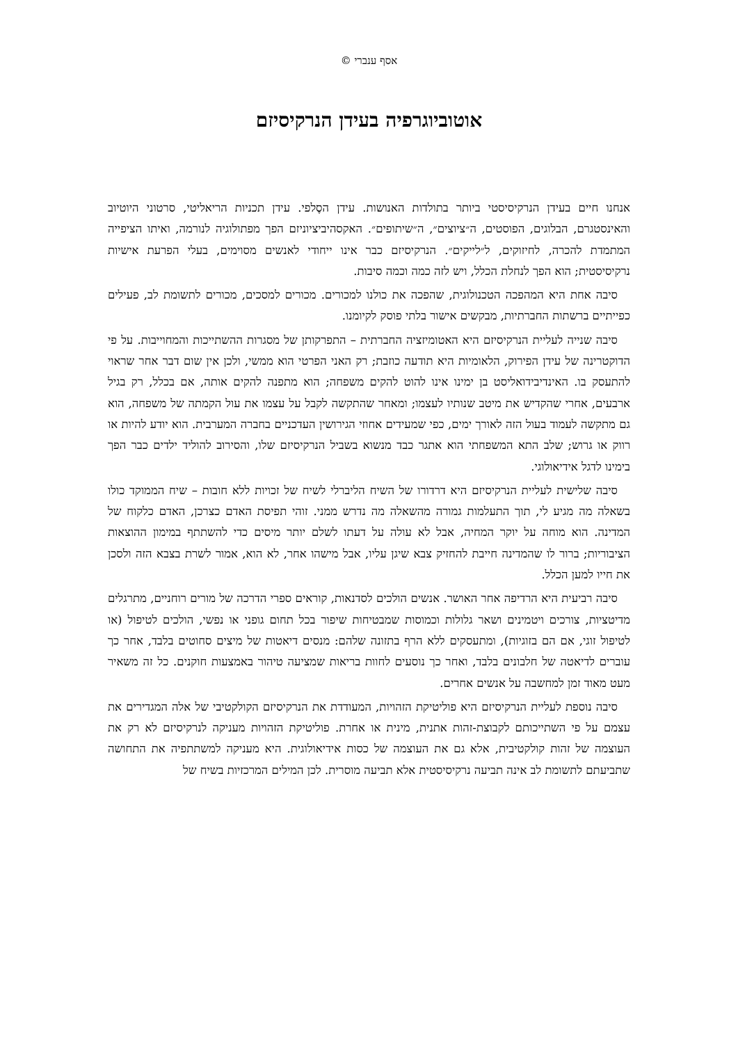אסף ענברי ©
אוטוביוגרפיה בעידן הנרקיסיזם
אנחנו חיים בעידן הנרקיסיסטי ביותר בתולדות האנושות. עידן הסֶלפי. עידן תכניות הריאליטי, סרטוני היוטיוב והאינסטגרם, הבלוגים, הפוסטים, ה״ציוצים״, ה״שיתופים״. האקסהיביציוניזם הפך מפתולוגיה לנורמה, ואיתו הציפייה המתמדת להכרה, לחיזוקים, ל״לייקים״. הנרקיסיזם כבר אינו ייחודי לאנשים מסוימים, בעלי הפרעת אישיות נרקיסיסטית; הוא הפך לנחלת הכלל, ויש לזה כמה וכמה סיבות.
סיבה אחת היא המהפכה הטכנולוגית, שהפכה את כולנו למכורים. מכורים למסכים, מכורים לתשומת לב, פעילים כפייתיים ברשתות החברתיות, מבקשים אישור בלתי פוסק לקיומנו.
סיבה שנייה לעליית הנרקיסיזם היא האטומיזציה החברתית – התפרקותן של מסגרות ההשתייכות והמחוייבות. על פי הדוקטרינה של עידן הפירוק, הלאומיות היא תודעה כוזבת; רק האני הפרטי הוא ממשי, ולכן אין שום דבר אחר שראוי להתעסק בו. האינדיבידואליסט בן ימינו אינו להוט להקים משפחה; הוא מתפנה להקים אותה, אם בכלל, רק בגיל ארבעים, אחרי שהקדיש את מיטב שנותיו לעצמו; ומאחר שהתקשה לקבל על עצמו את עול הקמתה של משפחה, הוא גם מתקשה לעמוד בעול הזה לאורך ימים, כפי שמעידים אחוזי הגירושין העדכניים בחברה המערבית. הוא יודע להיות או רווק או גרוש; שלב התא המשפחתי הוא אתגר כבד מנשוא בשביל הנרקיסיזם שלו, והסירוב להוליד ילדים כבר הפך בימינו לדגל אידיאולוגי.
סיבה שלישית לעליית הנרקיסיזם היא דרדורו של השיח הליברלי לשיח של זכויות ללא חובות – שיח הממוקד כולו בשאלה מה מגיע לי, תוך התעלמות גמורה מהשאלה מה נדרש ממני. זוהי תפיסת האדם כצרכן, האדם כלקוח של המדינה. הוא מוחה על יוקר המחיה, אבל לא עולה על דעתו לשלם יותר מיסים כדי להשתתף במימון ההוצאות הציבוריות; ברור לו שהמדינה חייבת להחזיק צבא שיגן עליו, אבל מישהו אחר, לא הוא, אמור לשרת בצבא הזה ולסכן את חייו למען הכלל.
סיבה רביעית היא הרדיפה אחר האושר. אנשים הולכים לסדנאות, קוראים ספרי הדרכה של מורים רוחניים, מתרגלים מדיטציות, צורכים ויטמינים ושאר גלולות וכמוסות שמבטיחות שיפור בכל תחום גופני או נפשי, הולכים לטיפול (או לטיפול זוגי, אם הם בזוגיות), ומתעסקים ללא הרף בתזונה שלהם: מנסים דיאטות של מיצים סחוטים בלבד, אחר כך עוברים לדיאטה של חלבונים בלבד, ואחר כך נוסעים לחוות בריאות שמציעה טיהור באמצעות חוקנים. כל זה משאיר מעט מאוד זמן למחשבה על אנשים אחרים.
סיבה נוספת לעליית הנרקיסיזם היא פוליטיקת הזהויות, המעודדת את הנרקיסיזם הקולקטיבי של אלה המגדירים את עצמם על פי השתייכותם לקבוצת-זהות אתנית, מינית או אחרת. פוליטיקת הזהויות מעניקה לנרקיסיזם לא רק את העוצמה של זהות קולקטיבית, אלא גם את העוצמה של כסות אידיאולוגית. היא מעניקה למשתתפיה את התחושה שתביעתם לתשומת לב אינה תביעה נרקיסיסטית אלא תביעה מוסרית. לכן המילים המרכזיות בשיח של